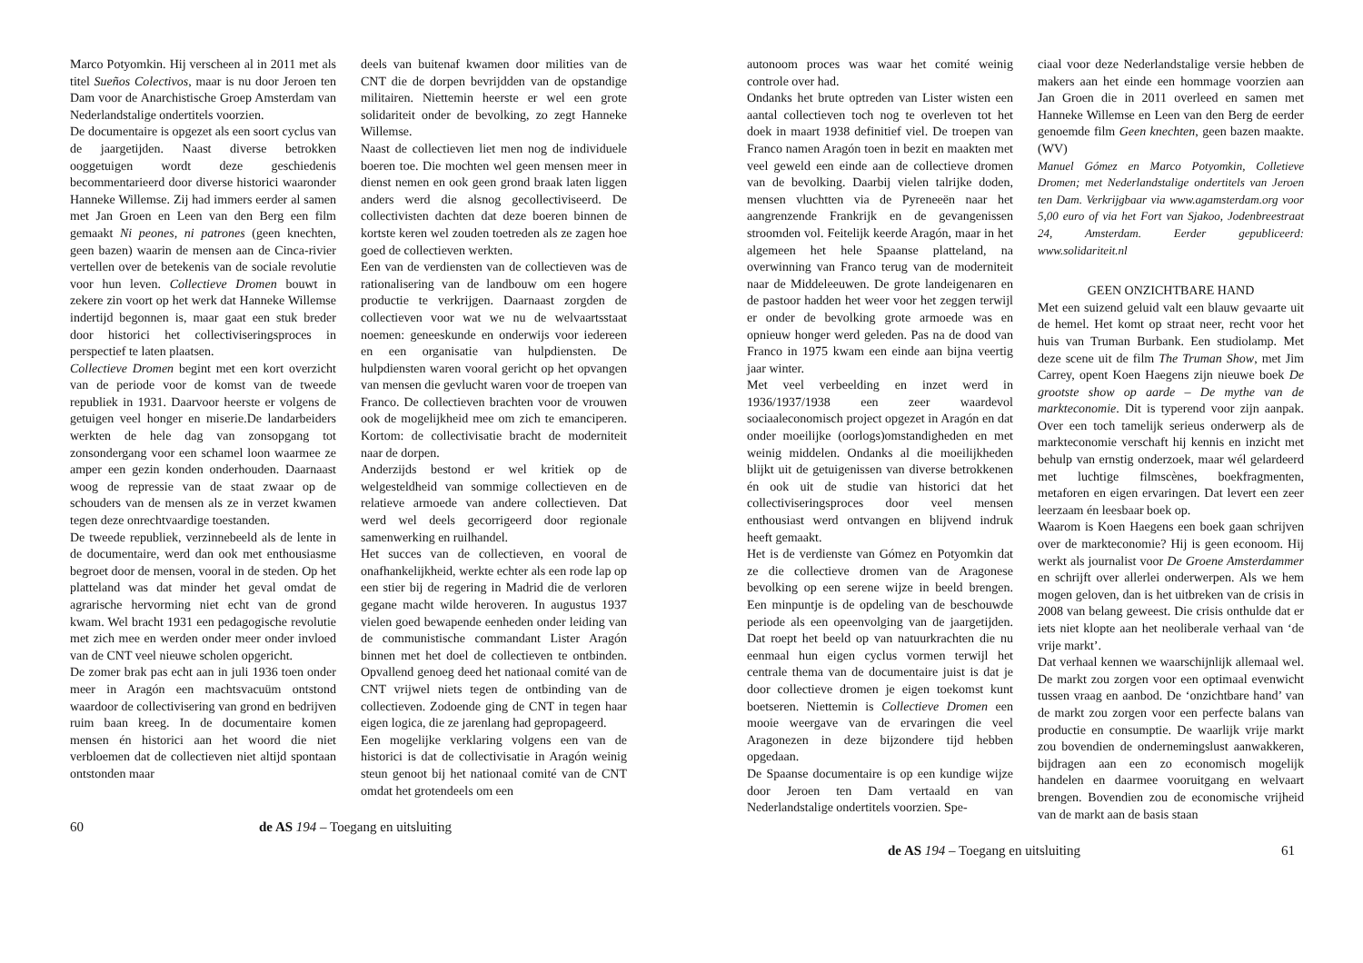Marco Potyomkin. Hij verscheen al in 2011 met als titel Sueños Colectivos, maar is nu door Jeroen ten Dam voor de Anarchistische Groep Amsterdam van Nederlandstalige ondertitels voorzien.
De documentaire is opgezet als een soort cyclus van de jaargetijden. Naast diverse betrokken ooggetuigen wordt deze geschiedenis becommentarieerd door diverse historici waaronder Hanneke Willemse. Zij had immers eerder al samen met Jan Groen en Leen van den Berg een film gemaakt Ni peones, ni patrones (geen knechten, geen bazen) waarin de mensen aan de Cinca-rivier vertellen over de betekenis van de sociale revolutie voor hun leven. Collectieve Dromen bouwt in zekere zin voort op het werk dat Hanneke Willemse indertijd begonnen is, maar gaat een stuk breder door historici het collectiviseringsproces in perspectief te laten plaatsen.
Collectieve Dromen begint met een kort overzicht van de periode voor de komst van de tweede republiek in 1931. Daarvoor heerste er volgens de getuigen veel honger en miserie.De landarbeiders werkten de hele dag van zonsopgang tot zonsondergang voor een schamel loon waarmee ze amper een gezin konden onderhouden. Daarnaast woog de repressie van de staat zwaar op de schouders van de mensen als ze in verzet kwamen tegen deze onrechtvaardige toestanden.
De tweede republiek, verzinnebeeld als de lente in de documentaire, werd dan ook met enthousiasme begroet door de mensen, vooral in de steden. Op het platteland was dat minder het geval omdat de agrarische hervorming niet echt van de grond kwam. Wel bracht 1931 een pedagogische revolutie met zich mee en werden onder meer onder invloed van de CNT veel nieuwe scholen opgericht.
De zomer brak pas echt aan in juli 1936 toen onder meer in Aragón een machtsvacuüm ontstond waardoor de collectivisering van grond en bedrijven ruim baan kreeg. In de documentaire komen mensen én historici aan het woord die niet verbloemen dat de collectieven niet altijd spontaan ontstonden maar
deels van buitenaf kwamen door milities van de CNT die de dorpen bevrijdden van de opstandige militairen. Niettemin heerste er wel een grote solidariteit onder de bevolking, zo zegt Hanneke Willemse.
Naast de collectieven liet men nog de individuele boeren toe. Die mochten wel geen mensen meer in dienst nemen en ook geen grond braak laten liggen anders werd die alsnog gecollectiviseerd. De collectivisten dachten dat deze boeren binnen de kortste keren wel zouden toetreden als ze zagen hoe goed de collectieven werkten.
Een van de verdiensten van de collectieven was de rationalisering van de landbouw om een hogere productie te verkrijgen. Daarnaast zorgden de collectieven voor wat we nu de welvaartsstaat noemen: geneeskunde en onderwijs voor iedereen en een organisatie van hulpdiensten. De hulpdiensten waren vooral gericht op het opvangen van mensen die gevlucht waren voor de troepen van Franco. De collectieven brachten voor de vrouwen ook de mogelijkheid mee om zich te emanciperen. Kortom: de collectivisatie bracht de moderniteit naar de dorpen.
Anderzijds bestond er wel kritiek op de welgesteldheid van sommige collectieven en de relatieve armoede van andere collectieven. Dat werd wel deels gecorrigeerd door regionale samenwerking en ruilhandel.
Het succes van de collectieven, en vooral de onafhankelijkheid, werkte echter als een rode lap op een stier bij de regering in Madrid die de verloren gegane macht wilde heroveren. In augustus 1937 vielen goed bewapende eenheden onder leiding van de communistische commandant Lister Aragón binnen met het doel de collectieven te ontbinden. Opvallend genoeg deed het nationaal comité van de CNT vrijwel niets tegen de ontbinding van de collectieven. Zodoende ging de CNT in tegen haar eigen logica, die ze jarenlang had gepropageerd.
Een mogelijke verklaring volgens een van de historici is dat de collectivisatie in Aragón weinig steun genoot bij het nationaal comité van de CNT omdat het grotendeels om een
60 de AS 194 – Toegang en uitsluiting
autonoom proces was waar het comité weinig controle over had.
Ondanks het brute optreden van Lister wisten een aantal collectieven toch nog te overleven tot het doek in maart 1938 definitief viel. De troepen van Franco namen Aragón toen in bezit en maakten met veel geweld een einde aan de collectieve dromen van de bevolking. Daarbij vielen talrijke doden, mensen vluchtten via de Pyreneeën naar het aangrenzende Frankrijk en de gevangenissen stroomden vol. Feitelijk keerde Aragón, maar in het algemeen het hele Spaanse platteland, na overwinning van Franco terug van de moderniteit naar de Middeleeuwen. De grote landeigenaren en de pastoor hadden het weer voor het zeggen terwijl er onder de bevolking grote armoede was en opnieuw honger werd geleden. Pas na de dood van Franco in 1975 kwam een einde aan bijna veertig jaar winter.
Met veel verbeelding en inzet werd in 1936/1937/1938 een zeer waardevol sociaaleconomisch project opgezet in Aragón en dat onder moeilijke (oorlogs)omstandigheden en met weinig middelen. Ondanks al die moeilijkheden blijkt uit de getuigenissen van diverse betrokkenen én ook uit de studie van historici dat het collectiviseringsproces door veel mensen enthousiast werd ontvangen en blijvend indruk heeft gemaakt.
Het is de verdienste van Gómez en Potyomkin dat ze die collectieve dromen van de Aragonese bevolking op een serene wijze in beeld brengen. Een minpuntje is de opdeling van de beschouwde periode als een opeenvolging van de jaargetijden. Dat roept het beeld op van natuurkrachten die nu eenmaal hun eigen cyclus vormen terwijl het centrale thema van de documentaire juist is dat je door collectieve dromen je eigen toekomst kunt boetseren. Niettemin is Collectieve Dromen een mooie weergave van de ervaringen die veel Aragonezen in deze bijzondere tijd hebben opgedaan.
De Spaanse documentaire is op een kundige wijze door Jeroen ten Dam vertaald en van Nederlandstalige ondertitels voorzien. Spe-
ciaal voor deze Nederlandstalige versie hebben de makers aan het einde een hommage voorzien aan Jan Groen die in 2011 overleed en samen met Hanneke Willemse en Leen van den Berg de eerder genoemde film Geen knechten, geen bazen maakte. (WV)
Manuel Gómez en Marco Potyomkin, Colletieve Dromen; met Nederlandstalige ondertitels van Jeroen ten Dam. Verkrijgbaar via www.agamsterdam.org voor 5,00 euro of via het Fort van Sjakoo, Jodenbreestraat 24, Amsterdam. Eerder gepubliceerd: www.solidariteit.nl
GEEN ONZICHTBARE HAND
Met een suizend geluid valt een blauw gevaarte uit de hemel. Het komt op straat neer, recht voor het huis van Truman Burbank. Een studiolamp. Met deze scene uit de film The Truman Show, met Jim Carrey, opent Koen Haegens zijn nieuwe boek De grootste show op aarde – De mythe van de markteconomie. Dit is typerend voor zijn aanpak. Over een toch tamelijk serieus onderwerp als de markteconomie verschaft hij kennis en inzicht met behulp van ernstig onderzoek, maar wél gelardeerd met luchtige filmscènes, boekfragmenten, metaforen en eigen ervaringen. Dat levert een zeer leerzaam én leesbaar boek op.
Waarom is Koen Haegens een boek gaan schrijven over de markteconomie? Hij is geen econoom. Hij werkt als journalist voor De Groene Amsterdammer en schrijft over allerlei onderwerpen. Als we hem mogen geloven, dan is het uitbreken van de crisis in 2008 van belang geweest. Die crisis onthulde dat er iets niet klopte aan het neoliberale verhaal van ‘de vrije markt’.
Dat verhaal kennen we waarschijnlijk allemaal wel. De markt zou zorgen voor een optimaal evenwicht tussen vraag en aanbod. De ‘onzichtbare hand’ van de markt zou zorgen voor een perfecte balans van productie en consumptie. De waarlijk vrije markt zou bovendien de ondernemingslust aanwakkeren, bijdragen aan een zo economisch mogelijk handelen en daarmee vooruitgang en welvaart brengen. Bovendien zou de economische vrijheid van de markt aan de basis staan
de AS 194 – Toegang en uitsluiting 61